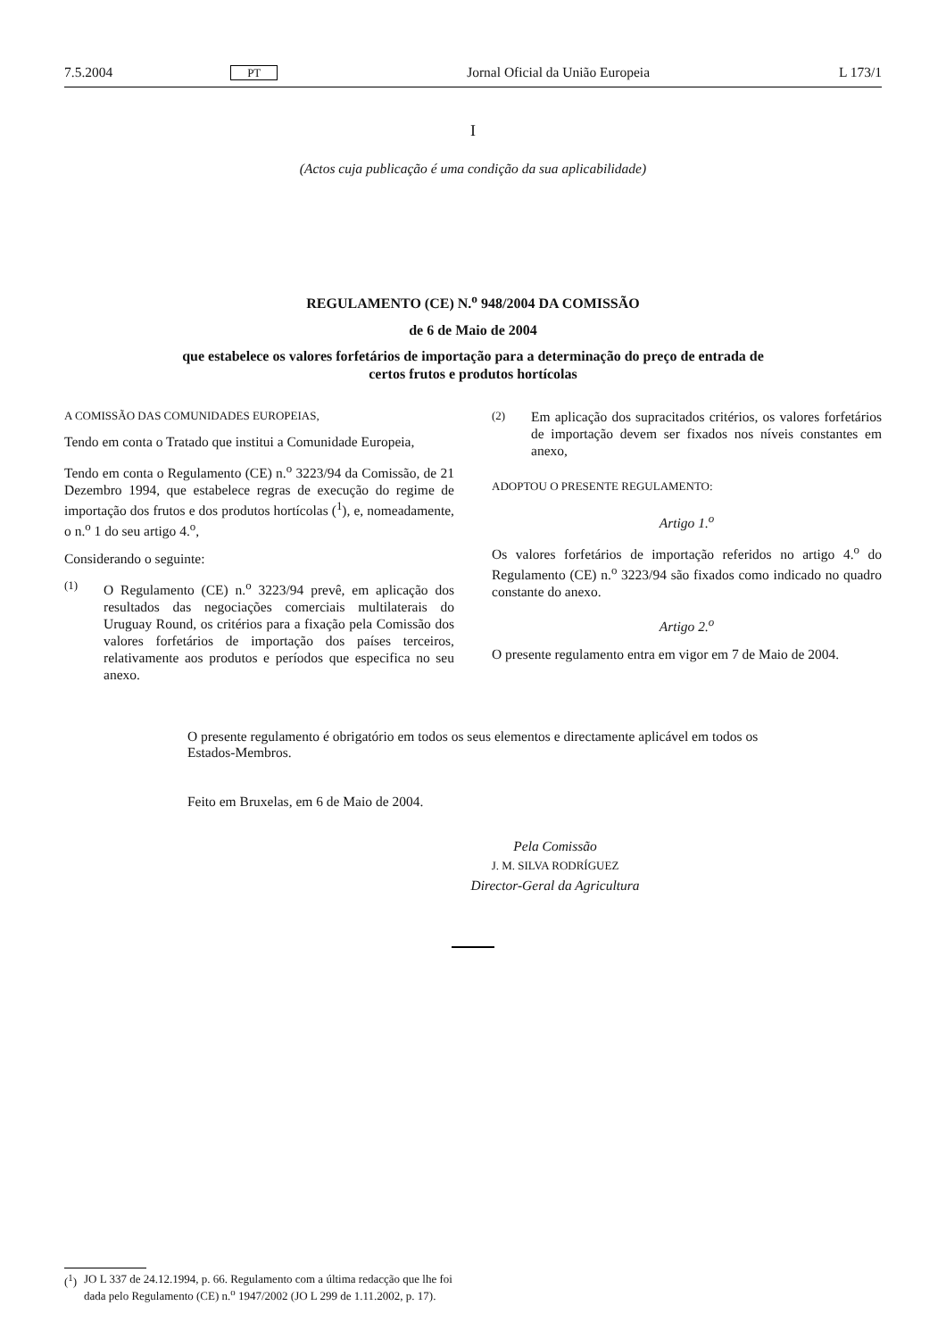7.5.2004 PT Jornal Oficial da União Europeia L 173/1
I
(Actos cuja publicação é uma condição da sua aplicabilidade)
REGULAMENTO (CE) N.<sup>o</sup> 948/2004 DA COMISSÃO
de 6 de Maio de 2004
que estabelece os valores forfetários de importação para a determinação do preço de entrada de
certos frutos e produtos hortícolas
A COMISSÃO DAS COMUNIDADES EUROPEIAS,
Tendo em conta o Tratado que institui a Comunidade Europeia,
Tendo em conta o Regulamento (CE) n.<sup>o</sup> 3223/94 da Comissão, de 21 Dezembro 1994, que estabelece regras de execução do regime de importação dos frutos e dos produtos hortícolas (<sup>1</sup>), e, nomeadamente, o n.<sup>o</sup> 1 do seu artigo 4.<sup>o</sup>,
Considerando o seguinte:
(1) O Regulamento (CE) n.<sup>o</sup> 3223/94 prevê, em aplicação dos resultados das negociações comerciais multilaterais do Uruguay Round, os critérios para a fixação pela Comissão dos valores forfetários de importação dos países terceiros, relativamente aos produtos e períodos que especifica no seu anexo.
(2) Em aplicação dos supracitados critérios, os valores forfetários de importação devem ser fixados nos níveis constantes em anexo,
ADOPTOU O PRESENTE REGULAMENTO:
Artigo 1.<sup>o</sup>
Os valores forfetários de importação referidos no artigo 4.<sup>o</sup> do Regulamento (CE) n.<sup>o</sup> 3223/94 são fixados como indicado no quadro constante do anexo.
Artigo 2.<sup>o</sup>
O presente regulamento entra em vigor em 7 de Maio de 2004.
O presente regulamento é obrigatório em todos os seus elementos e directamente aplicável em todos os Estados-Membros.
Feito em Bruxelas, em 6 de Maio de 2004.
Pela Comissão
J. M. SILVA RODRÍGUEZ
Director-Geral da Agricultura
(<sup>1</sup>) JO L 337 de 24.12.1994, p. 66. Regulamento com a última redacção que lhe foi dada pelo Regulamento (CE) n.<sup>o</sup> 1947/2002 (JO L 299 de 1.11.2002, p. 17).